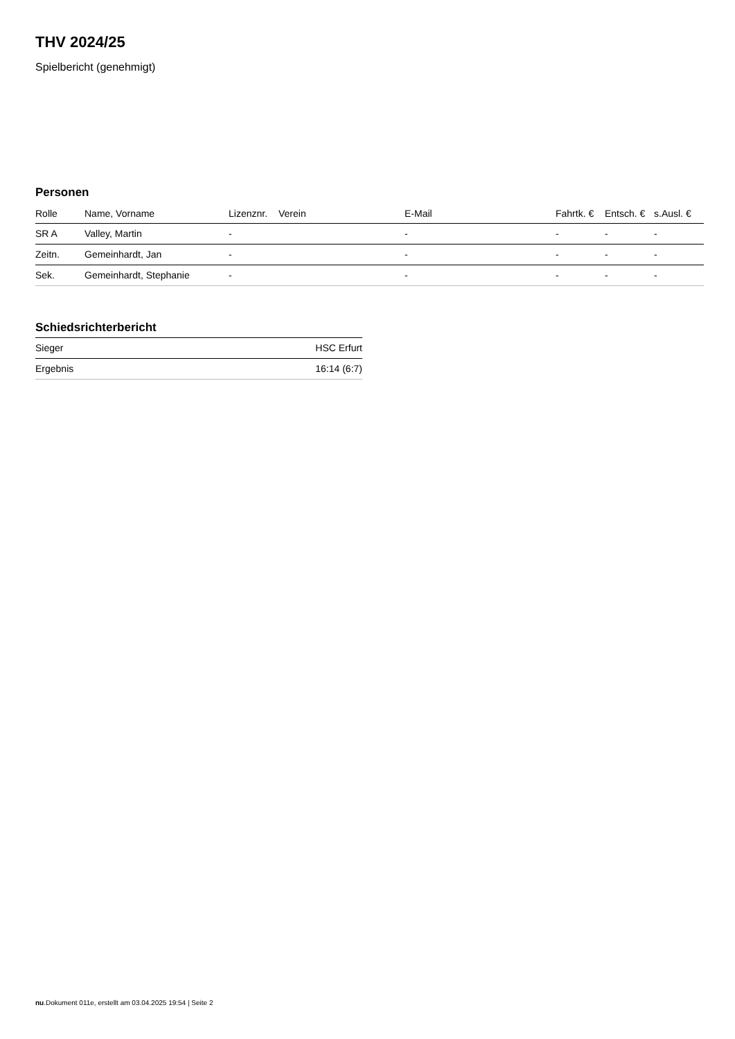THV 2024/25
Spielbericht (genehmigt)
Personen
| Rolle | Name, Vorname | Lizenznr. | Verein | E-Mail | Fahrtk. € | Entsch. € | s.Ausl. € |
| --- | --- | --- | --- | --- | --- | --- | --- |
| SR A | Valley, Martin | - | | - | - | - | - |
| Zeitn. | Gemeinhardt, Jan | - | | - | - | - | - |
| Sek. | Gemeinhardt, Stephanie | - | | - | - | - | - |
Schiedsrichterbericht
| Sieger | HSC Erfurt |
| Ergebnis | 16:14 (6:7) |
nu.Dokument 011e, erstellt am 03.04.2025 19:54 | Seite 2